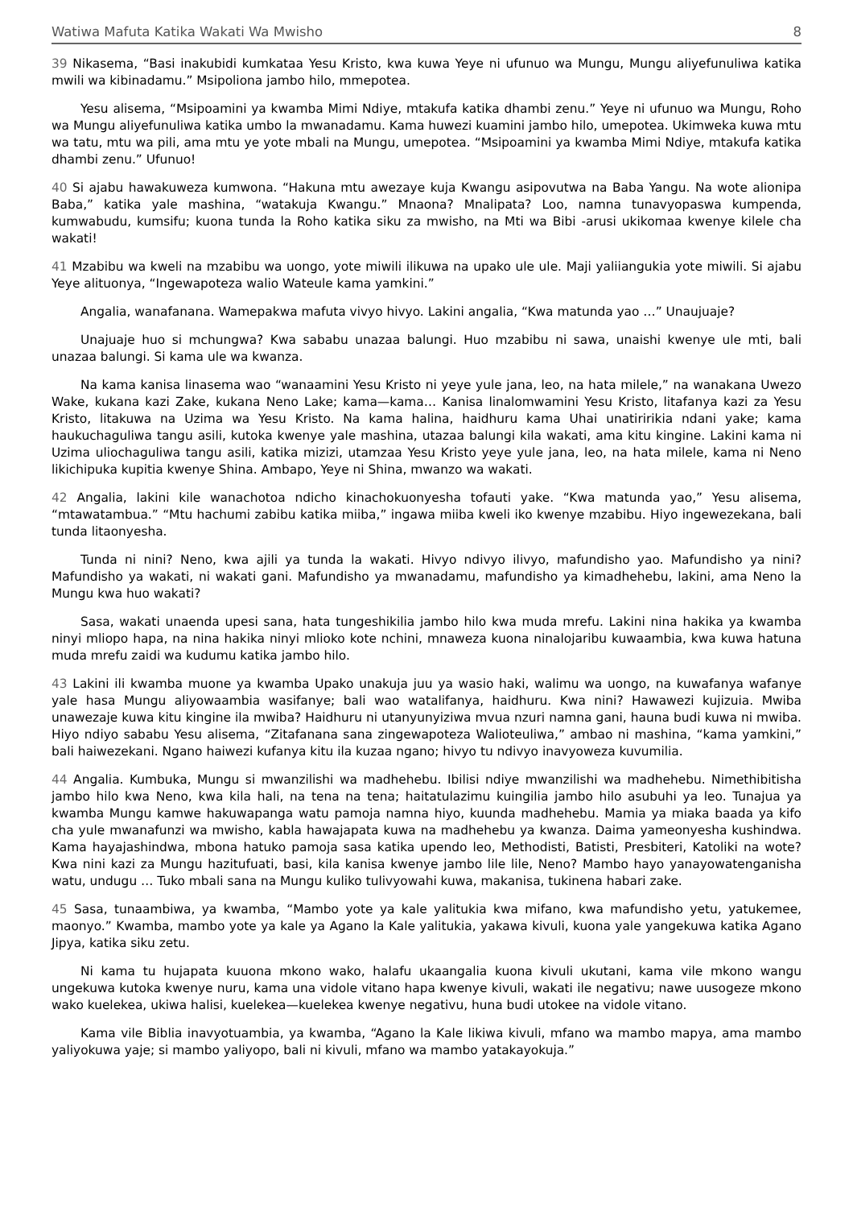Watiwa Mafuta Katika Wakati Wa Mwisho 8
39 Nikasema, “Basi inakubidi kumkataa Yesu Kristo, kwa kuwa Yeye ni ufunuo wa Mungu, Mungu aliyefunuliwa katika mwili wa kibinadamu.” Msipoliona jambo hilo, mmepotea.
Yesu alisema, “Msipoamini ya kwamba Mimi Ndiye, mtakufa katika dhambi zenu.” Yeye ni ufunuo wa Mungu, Roho wa Mungu aliyefunuliwa katika umbo la mwanadamu. Kama huwezi kuamini jambo hilo, umepotea. Ukimweka kuwa mtu wa tatu, mtu wa pili, ama mtu ye yote mbali na Mungu, umepotea. “Msipoamini ya kwamba Mimi Ndiye, mtakufa katika dhambi zenu.” Ufunuo!
40 Si ajabu hawakuweza kumwona. “Hakuna mtu awezaye kuja Kwangu asipovutwa na Baba Yangu. Na wote alionipa Baba,” katika yale mashina, “watakuja Kwangu.” Mnaona? Mnalipata? Loo, namna tunavyopaswa kumpenda, kumwabudu, kumsifu; kuona tunda la Roho katika siku za mwisho, na Mti wa Bibi -arusi ukikomaa kwenye kilele cha wakati!
41 Mzabibu wa kweli na mzabibu wa uongo, yote miwili ilikuwa na upako ule ule. Maji yaliiangukia yote miwili. Si ajabu Yeye alituonya, “Ingewapoteza walio Wateule kama yamkini.”
Angalia, wanafanana. Wamepakwa mafuta vivyo hivyo. Lakini angalia, “Kwa matunda yao …” Unaujuaje?
Unajuaje huo si mchungwa? Kwa sababu unazaa balungi. Huo mzabibu ni sawa, unaishi kwenye ule mti, bali unazaa balungi. Si kama ule wa kwanza.
Na kama kanisa linasema wao “wanaamini Yesu Kristo ni yeye yule jana, leo, na hata milele,” na wanakana Uwezo Wake, kukana kazi Zake, kukana Neno Lake; kama—kama… Kanisa linalomwamini Yesu Kristo, litafanya kazi za Yesu Kristo, litakuwa na Uzima wa Yesu Kristo. Na kama halina, haidhuru kama Uhai unatiririkia ndani yake; kama haukuchaguliwa tangu asili, kutoka kwenye yale mashina, utazaa balungi kila wakati, ama kitu kingine. Lakini kama ni Uzima uliochaguliwa tangu asili, katika mizizi, utamzaa Yesu Kristo yeye yule jana, leo, na hata milele, kama ni Neno likichipuka kupitia kwenye Shina. Ambapo, Yeye ni Shina, mwanzo wa wakati.
42 Angalia, lakini kile wanachotoa ndicho kinachokuonyesha tofauti yake. “Kwa matunda yao,” Yesu alisema, “mtawatambua.” “Mtu hachumi zabibu katika miiba,” ingawa miiba kweli iko kwenye mzabibu. Hiyo ingewezekana, bali tunda litaonyesha.
Tunda ni nini? Neno, kwa ajili ya tunda la wakati. Hivyo ndivyo ilivyo, mafundisho yao. Mafundisho ya nini? Mafundisho ya wakati, ni wakati gani. Mafundisho ya mwanadamu, mafundisho ya kimadhehebu, lakini, ama Neno la Mungu kwa huo wakati?
Sasa, wakati unaenda upesi sana, hata tungeshikilia jambo hilo kwa muda mrefu. Lakini nina hakika ya kwamba ninyi mliopo hapa, na nina hakika ninyi mlioko kote nchini, mnaweza kuona ninalojaribu kuwaambia, kwa kuwa hatuna muda mrefu zaidi wa kudumu katika jambo hilo.
43 Lakini ili kwamba muone ya kwamba Upako unakuja juu ya wasio haki, walimu wa uongo, na kuwafanya wafanye yale hasa Mungu aliyowaambia wasifanye; bali wao watalifanya, haidhuru. Kwa nini? Hawawezi kujizuia. Mwiba unawezaje kuwa kitu kingine ila mwiba? Haidhuru ni utanyunyiziwa mvua nzuri namna gani, hauna budi kuwa ni mwiba. Hiyo ndiyo sababu Yesu alisema, “Zitafanana sana zingewapoteza Walioteuliwa,” ambao ni mashina, “kama yamkini,” bali haiwezekani. Ngano haiwezi kufanya kitu ila kuzaa ngano; hivyo tu ndivyo inavyoweza kuvumilia.
44 Angalia. Kumbuka, Mungu si mwanzilishi wa madhehebu. Ibilisi ndiye mwanzilishi wa madhehebu. Nimethibitisha jambo hilo kwa Neno, kwa kila hali, na tena na tena; haitatulazimu kuingilia jambo hilo asubuhi ya leo. Tunajua ya kwamba Mungu kamwe hakuwapanga watu pamoja namna hiyo, kuunda madhehebu. Mamia ya miaka baada ya kifo cha yule mwanafunzi wa mwisho, kabla hawajapata kuwa na madhehebu ya kwanza. Daima yameonyesha kushindwa. Kama hayajashindwa, mbona hatuko pamoja sasa katika upendo leo, Methodisti, Batisti, Presbiteri, Katoliki na wote? Kwa nini kazi za Mungu hazitufuati, basi, kila kanisa kwenye jambo lile lile, Neno? Mambo hayo yanayowatenganisha watu, undugu … Tuko mbali sana na Mungu kuliko tulivyowahi kuwa, makanisa, tukinena habari zake.
45 Sasa, tunaambiwa, ya kwamba, “Mambo yote ya kale yalitukia kwa mifano, kwa mafundisho yetu, yatukemee, maonyo.” Kwamba, mambo yote ya kale ya Agano la Kale yalitukia, yakawa kivuli, kuona yale yangekuwa katika Agano Jipya, katika siku zetu.
Ni kama tu hujapata kuuona mkono wako, halafu ukaangalia kuona kivuli ukutani, kama vile mkono wangu ungekuwa kutoka kwenye nuru, kama una vidole vitano hapa kwenye kivuli, wakati ile negativu; nawe uusogeze mkono wako kuelekea, ukiwa halisi, kuelekea—kuelekea kwenye negativu, huna budi utokee na vidole vitano.
Kama vile Biblia inavyotuambia, ya kwamba, “Agano la Kale likiwa kivuli, mfano wa mambo mapya, ama mambo yaliyokuwa yaje; si mambo yaliyopo, bali ni kivuli, mfano wa mambo yatakayokuja.”